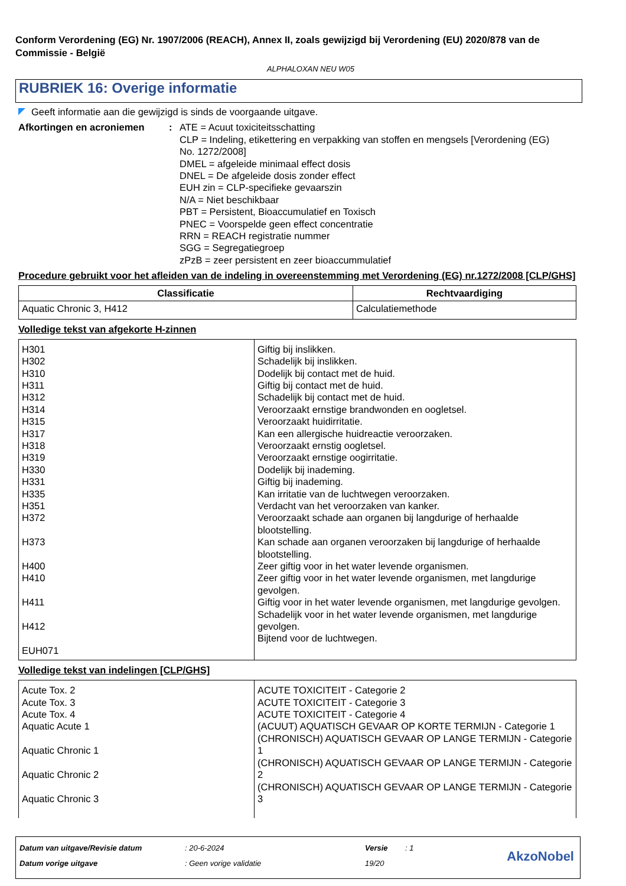Conform Verordening (EG) Nr. 1907/2006 (REACH), Annex II, zoals gewijzigd bij Verordening (EU) 2020/878 van de Commissie - België
ALPHALOXAN NEU W05
RUBRIEK 16: Overige informatie
Geeft informatie aan die gewijzigd is sinds de voorgaande uitgave.
Afkortingen en acroniemen : ATE = Acuut toxiciteitsschatting
CLP = Indeling, etikettering en verpakking van stoffen en mengsels [Verordening (EG) No. 1272/2008]
DMEL = afgeleide minimaal effect dosis
DNEL = De afgeleide dosis zonder effect
EUH zin = CLP-specifieke gevaarszin
N/A = Niet beschikbaar
PBT = Persistent, Bioaccumulatief en Toxisch
PNEC = Voorspelde geen effect concentratie
RRN = REACH registratie nummer
SGG = Segregatiegroep
zPzB = zeer persistent en zeer bioaccummulatief
Procedure gebruikt voor het afleiden van de indeling in overeenstemming met Verordening (EG) nr.1272/2008 [CLP/GHS]
| Classificatie | Rechtvaardiging |
| --- | --- |
| Aquatic Chronic 3, H412 | Calculatiemethode |
Volledige tekst van afgekorte H-zinnen
| H301 H302 H310 H311 H312 H314 H315 H317 H318 H319 H330 H331 H335 H351 H372 H373 H400 H410 H411 H412 EUH071 | Giftig bij inslikken. Schadelijk bij inslikken. Dodelijk bij contact met de huid. Giftig bij contact met de huid. Schadelijk bij contact met de huid. Veroorzaakt ernstige brandwonden en oogletsel. Veroorzaakt huidirritatie. Kan een allergische huidreactie veroorzaken. Veroorzaakt ernstig oogletsel. Veroorzaakt ernstige oogirritatie. Dodelijk bij inademing. Giftig bij inademing. Kan irritatie van de luchtwegen veroorzaken. Verdacht van het veroorzaken van kanker. Veroorzaakt schade aan organen bij langdurige of herhaalde blootstelling. Kan schade aan organen veroorzaken bij langdurige of herhaalde blootstelling. Zeer giftig voor in het water levende organismen. Zeer giftig voor in het water levende organismen, met langdurige gevolgen. Giftig voor in het water levende organismen, met langdurige gevolgen. Schadelijk voor in het water levende organismen, met langdurige gevolgen. Bijtend voor de luchtwegen. |
Volledige tekst van indelingen [CLP/GHS]
| Acute Tox. 2 Acute Tox. 3 Acute Tox. 4 Aquatic Acute 1 Aquatic Chronic 1 Aquatic Chronic 2 Aquatic Chronic 3 | ACUTE TOXICITEIT - Categorie 2 ACUTE TOXICITEIT - Categorie 3 ACUTE TOXICITEIT - Categorie 4 (ACUUT) AQUATISCH GEVAAR OP KORTE TERMIJN - Categorie 1 (CHRONISCH) AQUATISCH GEVAAR OP LANGE TERMIJN - Categorie 1 (CHRONISCH) AQUATISCH GEVAAR OP LANGE TERMIJN - Categorie 2 (CHRONISCH) AQUATISCH GEVAAR OP LANGE TERMIJN - Categorie 3 |
| Datum van uitgave/Revisie datum | : 20-6-2024 | Versie | : 1 |
| Datum vorige uitgave | : Geen vorige validatie | 19/20 | |
AkzoNobel